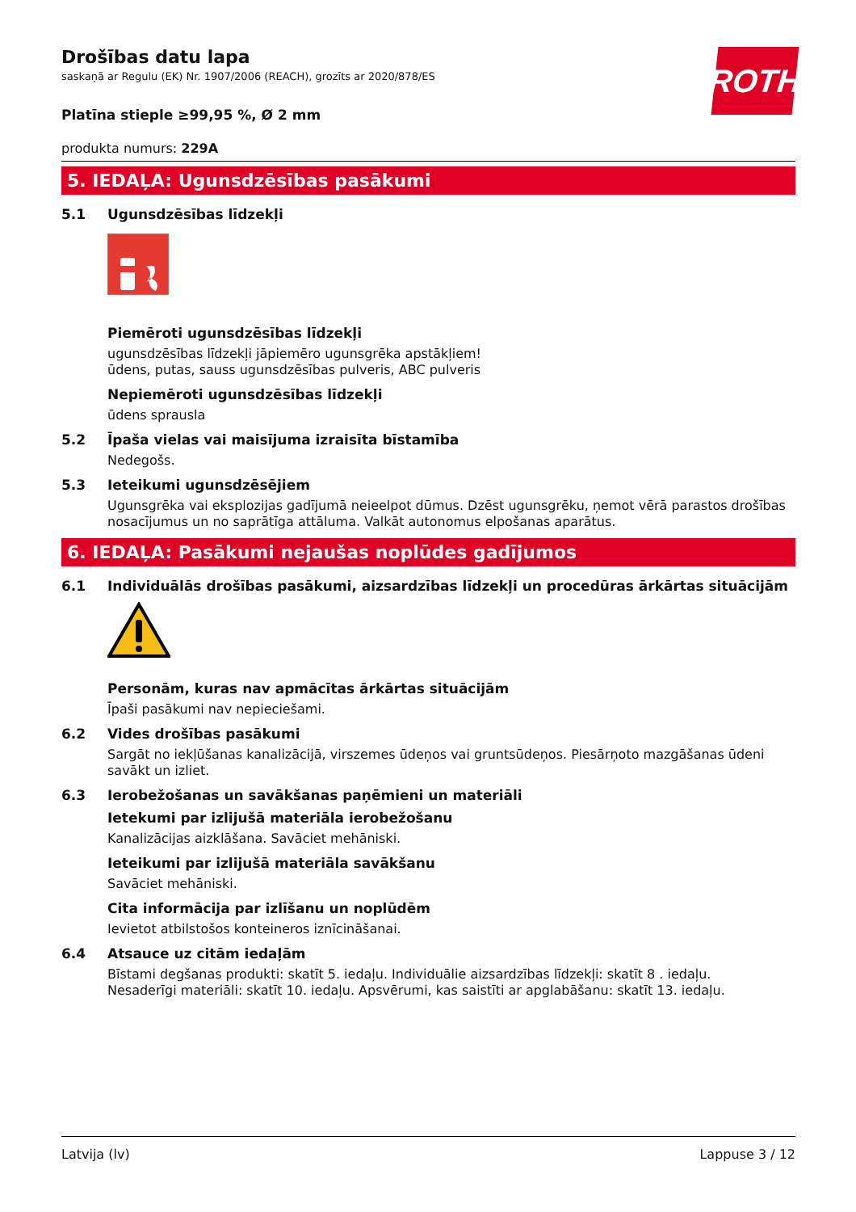ROTH
Drošības datu lapa
saskaņā ar Regulu (EK) Nr. 1907/2006 (REACH), grozīts ar 2020/878/ES
Platīna stieple ≥99,95 %, Ø 2 mm
produkta numurs: 229A
5. IEDAĻA: Ugunsdzēsības pasākumi
5.1 Ugunsdzēsības līdzekļi
Piemēroti ugunsdzēsības līdzekļi
ugunsdzēsības līdzekļi jāpiemēro ugunsgrēka apstākļiem!
ūdens, putas, sauss ugunsdzēsības pulveris, ABC pulveris
Nepiemēroti ugunsdzēsības līdzekļi
ūdens sprausla
5.2 Īpaša vielas vai maisījuma izraisīta bīstamība
Nedegošs.
5.3 Ieteikumi ugunsdzēsējiem
Ugunsgrēka vai eksplozijas gadījumā neieelpot dūmus. Dzēst ugunsgrēku, ņemot vērā parastos drošības nosacījumus un no saprātīga attāluma. Valkāt autonomus elpošanas aparātus.
6. IEDAĻA: Pasākumi nejaušas noplūdes gadījumos
6.1 Individuālās drošības pasākumi, aizsardzības līdzekļi un procedūras ārkārtas situācijām
Personām, kuras nav apmācītas ārkārtas situācijām
Īpaši pasākumi nav nepieciešami.
6.2 Vides drošības pasākumi
Sargāt no iekļūšanas kanalizācijā, virszemes ūdeņos vai gruntsūdeņos. Piesārņoto mazgāšanas ūdeni savākt un izliet.
6.3 Ierobežošanas un savākšanas paņēmieni un materiāli
Ietekumi par izlijušā materiāla ierobežošanu
Kanalizācijas aizklāšana. Savāciet mehāniski.
Ieteikumi par izlijušā materiāla savākšanu
Savāciet mehāniski.
Cita informācija par izlīšanu un noplūdēm
Ievietot atbilstošos konteineros iznīcināšanai.
6.4 Atsauce uz citām iedaļām
Bīstami degšanas produkti: skatīt 5. iedaļu. Individuālie aizsardzības līdzekļi: skatīt 8 . iedaļu.
Nesaderīgi materiāli: skatīt 10. iedaļu. Apsvērumi, kas saistīti ar apglabāšanu: skatīt 13. iedaļu.
Latvija (lv) Lappuse 3 / 12